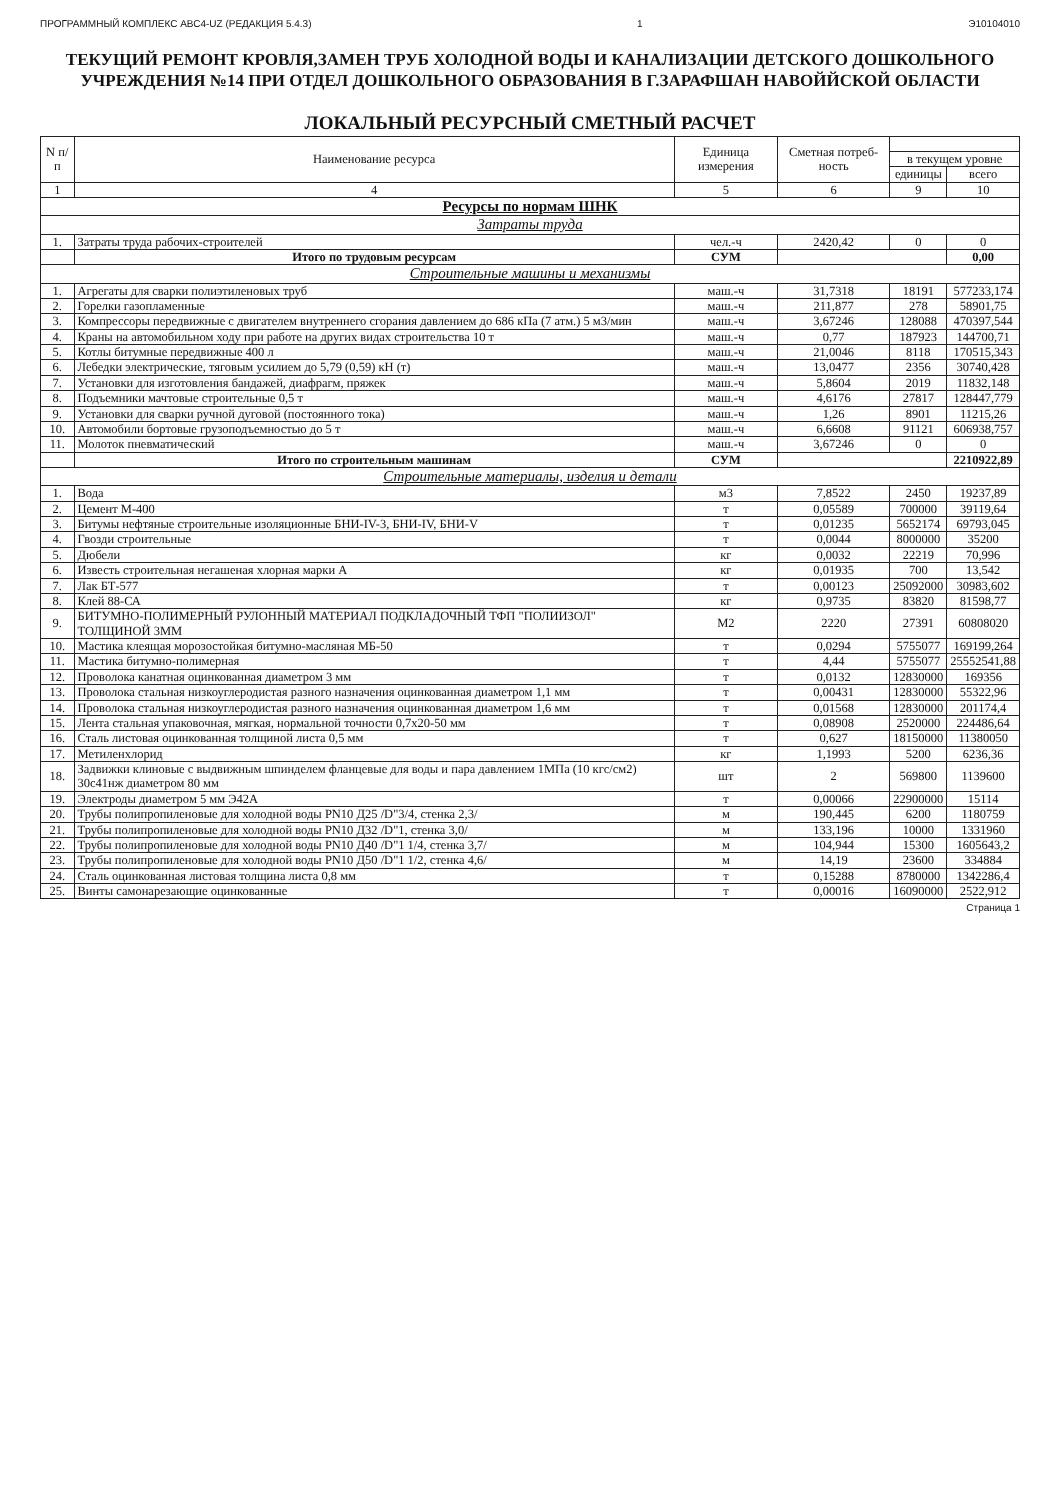ПРОГРАММНЫЙ КОМПЛЕКС АВС4-UZ (РЕДАКЦИЯ 5.4.3) 1 Э10104010
ТЕКУЩИЙ РЕМОНТ КРОВЛЯ,ЗАМЕН ТРУБ ХОЛОДНОЙ ВОДЫ И КАНАЛИЗАЦИИ ДЕТСКОГО ДОШКОЛЬНОГО УЧРЕЖДЕНИЯ №14 ПРИ ОТДЕЛ ДОШКОЛЬНОГО ОБРАЗОВАНИЯ В Г.ЗАРАФШАН НАВОЙЙСКОЙ ОБЛАСТИ
ЛОКАЛЬНЫЙ РЕСУРСНЫЙ СМЕТНЫЙ РАСЧЕТ
| N п/п | Наименование ресурса | Единица измерения | Сметная потреб-ность | | |
| --- | --- | --- | --- | --- | --- |
| | | | | в текущем уровне | |
| | | | | единицы | всего |
| 1 | 4 | 5 | 6 | 9 | 10 |
| Ресурсы по нормам ШНК | | | | | |
| Затраты труда | | | | | |
| 1. | Затраты труда рабочих-строителей | чел.-ч | 2420,42 | 0 | 0 |
| | Итого по трудовым ресурсам | СУМ | | | 0,00 |
| Строительные машины и механизмы | | | | | |
| 1. | Агрегаты для сварки полиэтиленовых труб | маш.-ч | 31,7318 | 18191 | 577233,174 |
| 2. | Горелки газопламенные | маш.-ч | 211,877 | 278 | 58901,75 |
| 3. | Компрессоры передвижные с двигателем внутреннего сгорания давлением до 686 кПа (7 атм.) 5 м3/мин | маш.-ч | 3,67246 | 128088 | 470397,544 |
| 4. | Краны на автомобильном ходу при работе на других видах строительства 10 т | маш.-ч | 0,77 | 187923 | 144700,71 |
| 5. | Котлы битумные передвижные 400 л | маш.-ч | 21,0046 | 8118 | 170515,343 |
| 6. | Лебедки электрические, тяговым усилием до 5,79 (0,59) кН (т) | маш.-ч | 13,0477 | 2356 | 30740,428 |
| 7. | Установки для изготовления бандажей, диафрагм, пряжек | маш.-ч | 5,8604 | 2019 | 11832,148 |
| 8. | Подъемники мачтовые строительные 0,5 т | маш.-ч | 4,6176 | 27817 | 128447,779 |
| 9. | Установки для сварки ручной дуговой (постоянного тока) | маш.-ч | 1,26 | 8901 | 11215,26 |
| 10. | Автомобили бортовые грузоподъемностью до 5 т | маш.-ч | 6,6608 | 91121 | 606938,757 |
| 11. | Молоток пневматический | маш.-ч | 3,67246 | 0 | 0 |
| | Итого по строительным машинам | СУМ | | | 2210922,89 |
| Строительные материалы, изделия и детали | | | | | |
| 1. | Вода | м3 | 7,8522 | 2450 | 19237,89 |
| 2. | Цемент М-400 | т | 0,05589 | 700000 | 39119,64 |
| 3. | Битумы нефтяные строительные изоляционные БНИ-IV-3, БНИ-IV, БНИ-V | т | 0,01235 | 5652174 | 69793,045 |
| 4. | Гвозди строительные | т | 0,0044 | 8000000 | 35200 |
| 5. | Дюбели | кг | 0,0032 | 22219 | 70,996 |
| 6. | Известь строительная негашеная хлорная марки А | кг | 0,01935 | 700 | 13,542 |
| 7. | Лак БТ-577 | т | 0,00123 | 25092000 | 30983,602 |
| 8. | Клей 88-СА | кг | 0,9735 | 83820 | 81598,77 |
| 9. | БИТУМНО-ПОЛИМЕРНЫЙ РУЛОННЫЙ МАТЕРИАЛ ПОДКЛАДОЧНЫЙ ТФП "ПОЛИИЗОЛ" ТОЛЩИНОЙ 3ММ | М2 | 2220 | 27391 | 60808020 |
| 10. | Мастика клеящая морозостойкая битумно-масляная МБ-50 | т | 0,0294 | 5755077 | 169199,264 |
| 11. | Мастика битумно-полимерная | т | 4,44 | 5755077 | 25552541,88 |
| 12. | Проволока канатная оцинкованная диаметром 3 мм | т | 0,0132 | 12830000 | 169356 |
| 13. | Проволока стальная низкоуглеродистая разного назначения оцинкованная диаметром 1,1 мм | т | 0,00431 | 12830000 | 55322,96 |
| 14. | Проволока стальная низкоуглеродистая разного назначения оцинкованная диаметром 1,6 мм | т | 0,01568 | 12830000 | 201174,4 |
| 15. | Лента стальная упаковочная, мягкая, нормальной точности 0,7х20-50 мм | т | 0,08908 | 2520000 | 224486,64 |
| 16. | Сталь листовая оцинкованная толщиной листа 0,5 мм | т | 0,627 | 18150000 | 11380050 |
| 17. | Метиленхлорид | кг | 1,1993 | 5200 | 6236,36 |
| 18. | Задвижки клиновые с выдвижным шпинделем фланцевые для воды и пара давлением 1МПа (10 кгс/см2) 30с41нж диаметром 80 мм | шт | 2 | 569800 | 1139600 |
| 19. | Электроды диаметром 5 мм Э42А | т | 0,00066 | 22900000 | 15114 |
| 20. | Трубы полипропиленовые для холодной воды PN10 Д25 /D"3/4, стенка 2,3/ | м | 190,445 | 6200 | 1180759 |
| 21. | Трубы полипропиленовые для холодной воды PN10 Д32 /D"1, стенка 3,0/ | м | 133,196 | 10000 | 1331960 |
| 22. | Трубы полипропиленовые для холодной воды PN10 Д40 /D"1 1/4, стенка 3,7/ | м | 104,944 | 15300 | 1605643,2 |
| 23. | Трубы полипропиленовые для холодной воды PN10 Д50 /D"1 1/2, стенка 4,6/ | м | 14,19 | 23600 | 334884 |
| 24. | Сталь оцинкованная листовая толщина листа 0,8 мм | т | 0,15288 | 8780000 | 1342286,4 |
| 25. | Винты самонарезающие оцинкованные | т | 0,00016 | 16090000 | 2522,912 |
Страница 1